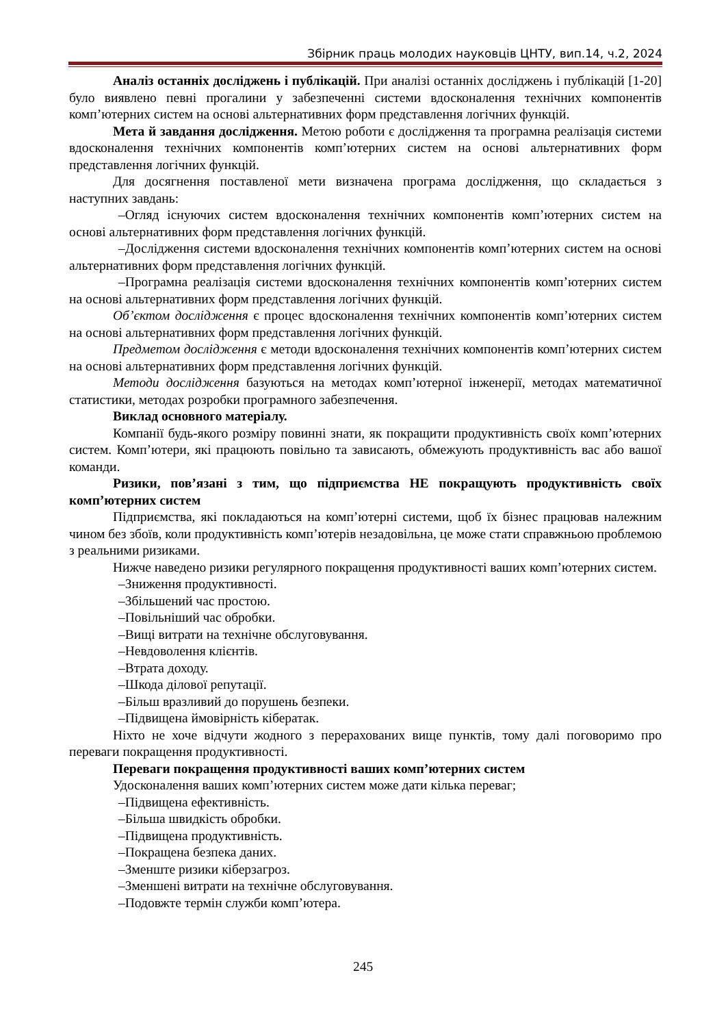Збірник праць молодих науковців ЦНТУ, вип.14, ч.2, 2024
Аналіз останніх досліджень і публікацій. При аналізі останніх досліджень і публікацій [1-20] було виявлено певні прогалини у забезпеченні системи вдосконалення технічних компонентів комп’ютерних систем на основі альтернативних форм представлення логічних функцій.
Мета й завдання дослідження. Метою роботи є дослідження та програмна реалізація системи вдосконалення технічних компонентів комп’ютерних систем на основі альтернативних форм представлення логічних функцій.
Для досягнення поставленої мети визначена програма дослідження, що складається з наступних завдань:
–Огляд існуючих систем вдосконалення технічних компонентів комп’ютерних систем на основі альтернативних форм представлення логічних функцій.
–Дослідження системи вдосконалення технічних компонентів комп’ютерних систем на основі альтернативних форм представлення логічних функцій.
–Програмна реалізація системи вдосконалення технічних компонентів комп’ютерних систем на основі альтернативних форм представлення логічних функцій.
Об’єктом дослідження є процес вдосконалення технічних компонентів комп’ютерних систем на основі альтернативних форм представлення логічних функцій.
Предметом дослідження є методи вдосконалення технічних компонентів комп’ютерних систем на основі альтернативних форм представлення логічних функцій.
Методи дослідження базуються на методах комп’ютерної інженерії, методах математичної статистики, методах розробки програмного забезпечення.
Виклад основного матеріалу.
Компанії будь-якого розміру повинні знати, як покращити продуктивність своїх комп’ютерних систем. Комп’ютери, які працюють повільно та зависають, обмежують продуктивність вас або вашої команди.
Ризики, пов’язані з тим, що підприємства НЕ покращують продуктивність своїх комп’ютерних систем
Підприємства, які покладаються на комп’ютерні системи, щоб їх бізнес працював належним чином без збоїв, коли продуктивність комп’ютерів незадовільна, це може стати справжньою проблемою з реальними ризиками.
Нижче наведено ризики регулярного покращення продуктивності ваших комп’ютерних систем.
–Зниження продуктивності.
–Збільшений час простою.
–Повільніший час обробки.
–Вищі витрати на технічне обслуговування.
–Невдоволення клієнтів.
–Втрата доходу.
–Шкода ділової репутації.
–Більш вразливий до порушень безпеки.
–Підвищена ймовірність кібератак.
Ніхто не хоче відчути жодного з перерахованих вище пунктів, тому далі поговоримо про переваги покращення продуктивності.
Переваги покращення продуктивності ваших комп’ютерних систем
Удосконалення ваших комп’ютерних систем може дати кілька переваг;
–Підвищена ефективність.
–Більша швидкість обробки.
–Підвищена продуктивність.
–Покращена безпека даних.
–Зменште ризики кіберзагроз.
–Зменшені витрати на технічне обслуговування.
–Подовжте термін служби комп’ютера.
245